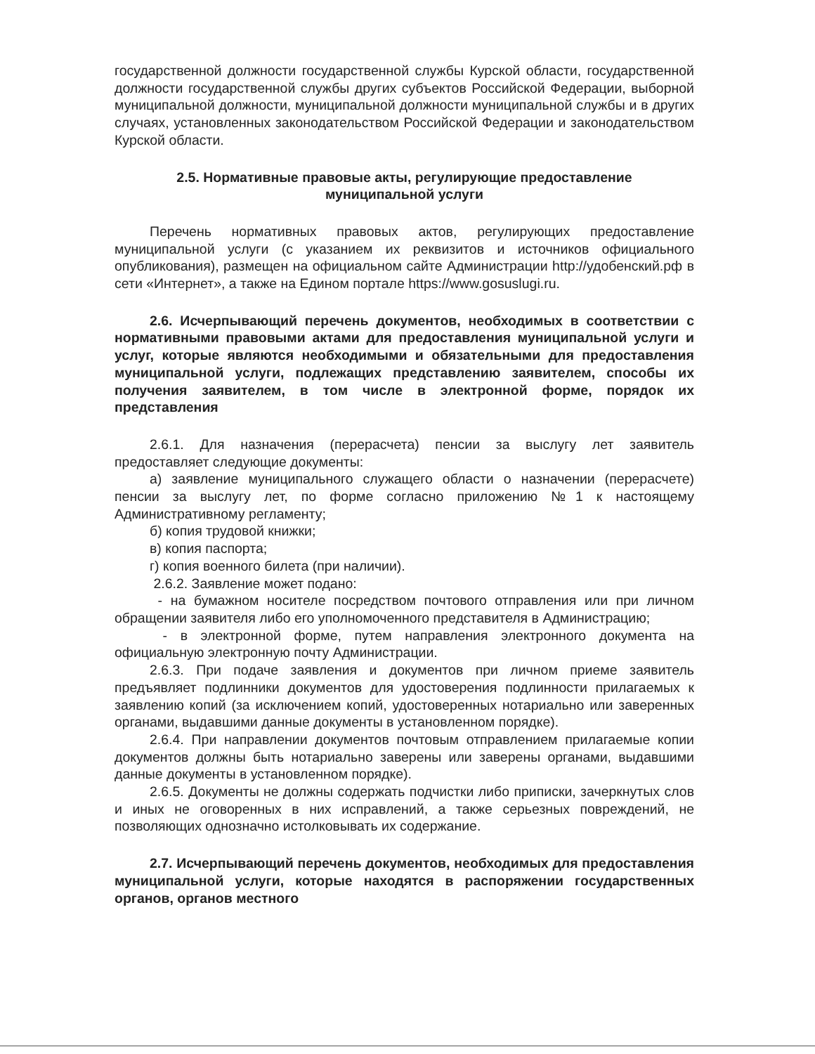государственной должности государственной службы Курской области, государственной должности государственной службы других субъектов Российской Федерации, выборной муниципальной должности, муниципальной должности муниципальной службы и в других случаях, установленных законодательством Российской Федерации и законодательством Курской области.
2.5. Нормативные правовые акты, регулирующие предоставление
муниципальной услуги
Перечень нормативных правовых актов, регулирующих предоставление муниципальной услуги (с указанием их реквизитов и источников официального опубликования), размещен на официальном сайте Администрации http://удобенский.рф в сети «Интернет», а также на Едином портале https://www.gosuslugi.ru.
2.6. Исчерпывающий перечень документов, необходимых в соответствии с нормативными правовыми актами для предоставления муниципальной услуги и услуг, которые являются необходимыми и обязательными для предоставления муниципальной услуги, подлежащих представлению заявителем, способы их получения заявителем, в том числе в электронной форме, порядок их представления
2.6.1. Для назначения (перерасчета) пенсии за выслугу лет заявитель предоставляет следующие документы:
а) заявление муниципального служащего области о назначении (перерасчете) пенсии за выслугу лет, по форме согласно приложению №1 к настоящему Административному регламенту;
б) копия трудовой книжки;
в) копия паспорта;
г) копия военного билета (при наличии).
2.6.2. Заявление может подано:
- на бумажном носителе посредством почтового отправления или при личном обращении заявителя либо его уполномоченного представителя в Администрацию;
- в электронной форме, путем направления электронного документа на официальную электронную почту Администрации.
2.6.3. При подаче заявления и документов при личном приеме заявитель предъявляет подлинники документов для удостоверения подлинности прилагаемых к заявлению копий (за исключением копий, удостоверенных нотариально или заверенных органами, выдавшими данные документы в установленном порядке).
2.6.4. При направлении документов почтовым отправлением прилагаемые копии документов должны быть нотариально заверены или заверены органами, выдавшими данные документы в установленном порядке).
2.6.5. Документы не должны содержать подчистки либо приписки, зачеркнутых слов и иных не оговоренных в них исправлений, а также серьезных повреждений, не позволяющих однозначно истолковывать их содержание.
2.7. Исчерпывающий перечень документов, необходимых для предоставления муниципальной услуги, которые находятся в распоряжении государственных органов, органов местного